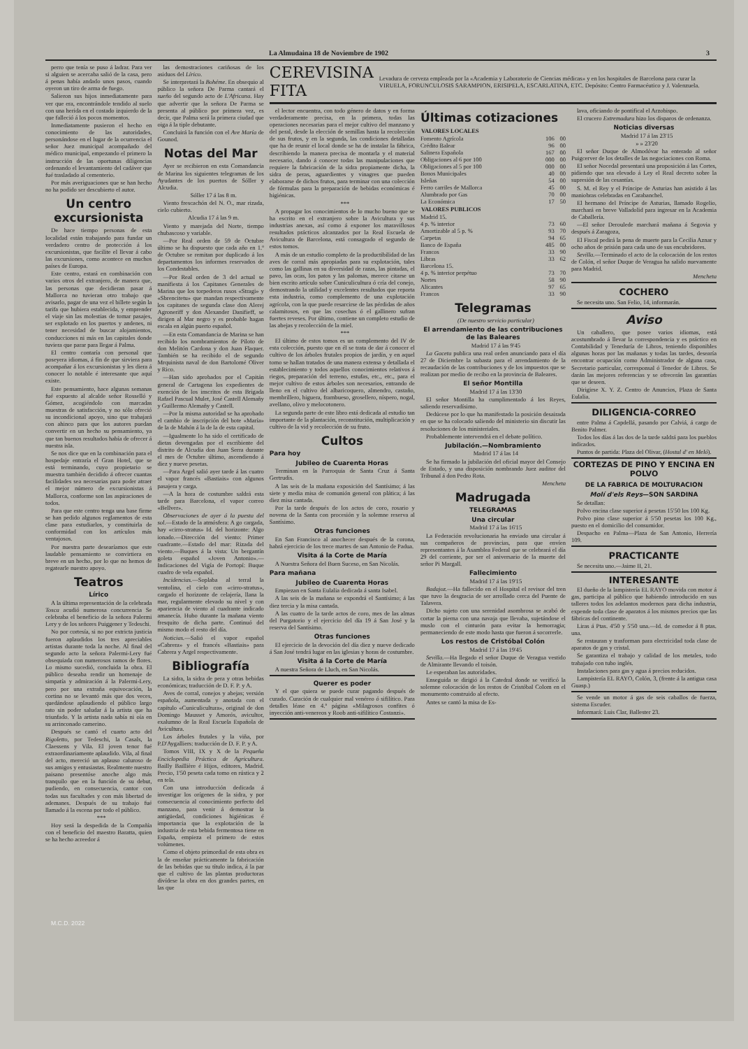La Almudaina 18 de Noviembre de 1902 3
perro que tenía se puso á ladrar. Para ver si alguien se acercaba salió de la casa, pero á penas había andado unos pasos, cuando oyeron un tiro de arma de fuego.
Salieron sus hijos inmediatamente para ver que era, encontrándole tendido al suelo con una herida en el costado izquierdo de la que falleció á los pocos momentos.
Inmediatamente pusieron el hecho en conocimiento de las autoridades, personándose en el lugar de la ocurrencia el señor Juez municipal acompañado del médico municipal, empezando el primero la instrucción de las oportunas diligencias ordenando el levantamiento del cadáver que fué trasladado al cementerio.
Por más averiguaciones que se han hecho no ha podido ser descubierto el autor.
Un centro excursionista
De hace tiempo personas de esta localidad están trabajando para fundar un verdadero centro de protección á los excursionistas, que facilite el llevar á cabo las excursiones, como acontece en muchos países de Europa.
Este centro, estará en combinación con varios otros del extranjero, de manera que, las personas que decidieran pasar á Mallorca no tuvieran otro trabajo que avisarlo, pagar de una vez el billete según la tarifa que hubiera establecida, y emprender el viaje sin las molestias de tomar pasajes, ser explotado en los puertos y andenes, ni tener necesidad de buscar alojamientos, conducciones ni más en las capitales donde tuviera que parar para llegar á Palma.
El centro contaría con personal que poseyera idiomas, á fin de que sirviera para acompañar á los excursionistas y les diera á conocer lo notable é interesante que aquí existe.
Este pensamiento, hace algunas semanas fué expuesto al alcalde señor Rosselló y Gómez, acogiéndolo con marcadas muestras de satisfacción, y no sólo ofreció su incondicional apoyo, sino que trabajará con ahinco para que los autores puedan convertir en un hecho su pensamiento, ya que tan buenos resultados había de ofrecer á nuestra isla.
Se nos dice que en la combinación para el hospedaje entraría el Gran Hotel, que se está terminando, cuyo propietario se muestra también decidido á ofrecer cuantas facilidades sea necesarias para poder atraer el mejor número de excursionistas á Mallorca, conforme son las aspiraciones de todos.
Para que este centro tenga una base firme se han pedido algunos reglamentos de esta clase para estudiarlos, y constituirla de conformidad con los artículos más ventajosos.
Por nuestra parte desearíamos que este laudable pensamiento se convirtiera en breve en un hecho, por lo que no hemos de regatearle nuestro apoyo.
Teatros
Lírico
A la última representación de la celebrada Tosca acudió numerosa concurrencia Se celebraba el beneficio de la señora Palermi Lery y de los señores Puiggener y Tedeschi.
No por cortesía, si no por extricta justicia fueron aplaudidos los tres apreciables artistas durante toda la noche. Al final del segundo acto la señora Palermi-Lery fué obsequiada con numerosos ramos de flores. Lo mismo sucedió, concluida la obra. El público deseaba rendir un homenaje de simpatía y admiración á la Palermi-Lery, pero por una extraña equivocación, la cortina no se levantó más que dos veces, quedándose aplaudiendo el público largo rato sin poder saludar á la artista que ha triunfado. Y la artista nada sabía ni oía en su arrinconado camerino.
Después se cantó el cuarto acto del Rigoletto, por Tedeschi, la Casals, la Claessens y Vila. El joven tenor fué extraordinariamente aplaudido. Vila, al final del acto, mereció un aplauso caluroso de sus amigos y entusiastas. Realmente nuestro paisano presentóse anoche algo más tranquilo que en la función de su debut, pudiendo, en consecuencia, cantor con todas sus facultades y con más libertad de ademanes. Después de su trabajo fué llamado á la escena por todo el público.
***
Hoy será la despedida de la Compañía con el beneficio del maestro Baratta, quien se ha hecho acreedor á
las demostraciones cariñosas de los asiduos del Lírico.
Se interpretará la Bohéme. En obsequio al público la señora De Parma cantará el sueño del segundo acto de L'Africana. Hay que advertir que la señora De Parma se presenta al público por primera vez, es decir, que Palma será la primera ciudad que oiga á la tiple debutante.
Concluirá la función con el Ave María de Gounod.
Notas del Mar
Ayer se recibieron en esta Comandancia de Marina los siguientes telegramas de los Ayudantes de los puertos de Sóller y Alcudia.
Sóller 17 á las 8 m.
Viento frescachón del N. O., mar rizada, cielo cubierto.
Alcudia 17 á las 9 m.
Viento y marejada del Norte, tiempo chubascoso y variable.
—Por Real orden de 59 de Octubre último se ha dispuesto que cada año en 1.º de Octubre se remitan por duplicado á los departamentos los informes reservados de los Condestables.
—Por Real orden de 3 del actual se manifiesta á los Capitanes Generales de Marina que los torpederos rusos «Stragi» y «Sbrencitetu» que mandan respectivamente los capitanes de segunda clase don Alerej Agroneriff y don Alexander Danifieff, se dirigen al Mar negro y es probable hagan escala en algún puerto español.
—En esta Comandancia de Marina se han recibido los nombramientos de Piloto de don Melitón Cardona y don Juan Flaquer. También se ha recibido el de segundo Mrquinista naval de don Bartolomé Oliver y Rico.
—Han sido aprobados por el Capitán general de Cartagena los expedientes de exención de los inscritos de esta Brigada Rafael Pascual Mulet, José Castell Alemañy y Guillermo Alemañy y Castell.
—Por la misma autoridad se ha aprobado el cambio de inscripción del bote «María» de la de Mahón á la de la de esta capital.
—Igualmente lo ha sido el certificado de dietas devengadas por el escribiente del distrito de Alcudia don Juan Serra durante el mes de Octubre último, ascendiendo á diez y nueve pesetas.
—Para Argel salió ayer tarde á las cuatro el vapor francés «Bastiais» con algunos pasajera y carga.
—A la hora de costumbre saldrá esta tarde para Barcelona, el vapor correo «Bellver».
Observaciones de ayer á la puesta del sol.—Estado de la atmósfera: A go cargada, hay «cirro-stratus» Id. del horizonte: Algo ionado.—Dirección del viento: Primer cuadrante.—Estado del mar: Rizada del viento.—Buques á la vista: Un bergantín goleta español «Joven Antonio».—Indicaciones del Vigía de Portopí: Buque cuadro de vela español.
Incidencias.—Soplaba al terral la ventolina, el cielo con «cirro-stratus», cargado el horizonte de celajería, llana la mar, regularmente elevado su nivel y con apariencia de viento al cuadrante indicado amanecía. Hubo durante la mañana viento fresquito de dicha parte. Continuó del mismo modo el resto del día.
Noticias.—Salió el vapor español «Cabrera» y el francés «Bastiais» para Cabrera y Argel respectivamente.
Bibliografía
La sidra, la sidra de pera y otras bebidas económicas; traducción de D. F. P. y A.
Aves de corral, conejos y abejas; versión española, aumentada y anotada con el capítulo «Cuniculicultura», original de don Domingo Mausset y Amorós, avicultor, exalumno de la Real Escuela Española de Avicultura.
Los árboles frutales y la viña, por P.D'Aygalliers: traducción de D. F. P. y A.
Tomos VIII, IX y X de la Pequeña Enciclopedia Práctica de Agricultura. Bailly Baillière é Hijos, editores, Madrid. Precio, 1'50 peseta cada tomo en rústica y 2 en tela.
Con una introducción dedicada á investigar los orígenes de la sidra, y por consecuencia al conocimiento perfecto del manzano, para venir á demostrar la antigüedad, condiciones higiénicas é importancia que la explotación de la industria de esta bebida fermentosa tiene en España, empieza el primero de estos volúmenes.
Como el objeto primordial de esta obra es la de enseñar prácticamente la fabricación de las bebidas que su título indica, á la par que el cultivo de las plantas productoras divídese la obra en dos grandes partes, en las que
CEREVISINA FITA Levadura de cerveza empleada por la «Academia y Laboratorio de Ciencias médicas» y en los hospitales de Barcelona para curar la VIRUELA, FORUNCULOSIS SARAMPION, ERISIPELA, ESCARLATINA, ETC. Depósito: Centro Farmacéutico y J. Valenzuela.
el lector encuentra, con todo género de datos y en forma verdaderamente precisa, en la primera, todas las operaciones necesarias para el mejor cultivo del manzano y del peral, desde la elección de semillas hasta la recolección de sus frutos, y en la segunda, las condiciones detalladas que ha de reunir el local donde se ha de instalar la fábrica, describiendo la manera precisa de montarla y el material necesario, dando á conocer todas las manipulaciones que requiere la fabricación de la sidra propiamente dicha, la sidra de peras, aguardientes y vinagres que pueden elaborarse de dichos frutos, para terminar con una colección de fórmulas para la preparación de bebidas económicas é higiénicas.
***
A propagar los conocimientos de lo mucho bueno que se ha escrito en el extranjero sobre la Avicultura y sus industrias anexas, así como á exponer los maravillosos resultados prácticos alcanzados por la Real Escuela de Avicultura de Barcelona, está consagrado el segundo de estos tomos.
A más de un estudio completo de la productibilidad de las aves de corral más apropiadas para su explotación, tales como las gallinas en su diversidad de razas, las pintadas, el pavo, las ocas, los patos y las palomas, merece citarse un bien escrito artículo sobre Cuniculicultura ó cría del conejo, demostrando la utilidad y excelentes resultados que reporta esta industria, como complemento de una explotación agrícola, con la que puede resarcirse de las pérdidas de años calamitosos, en que las cosechas ó el gallinero sufran fuertes reveses. Por último, contiene un completo estudio de las abejas y recolección de la miel.
***
El último de estos tomos es un complemento del IV de esta colección, puesto que en él se trata de dar á conocer el cultivo de los árboles frutales propios de jardín, y en aquel tomo se hallan tratados de una manera extensa y detallada el establecimiento y todos aquellos conocimientos relativos á riegos, preparación del terreno, estufas, etc., etc., para el mejor cultivo de estos árboles son necesarios, entrando de lleno en el cultivo del albaricoquero, almendro, castaño, membrillero, higuera, frambueso, grosellero, níspero, nogal, avellano, olivo y melocotonero.
La segunda parte de este libro está dedicada al estudio tan importante de la plantación, reconstitución, multiplicación y cultivo de la vid y recolección de su fruto.
Cultos
Para hoy
Jubileo de Cuarenta Horas
Terminan en la Parroquia de Santa Cruz á Santa Gertrudis.
A las seis de la mañana exposición del Santísimo; á las siete y media misa de comunión general con plática; á las diez misa cantada.
Por la tarde después de los actos de coro, rosario y novena de la Santa con procesión y la solemne reserva al Santísimo.
Otras funciones
En San Francisco al anochecer después de la corona, habrá ejercicio de los trece martes de san Antonio de Padua.
Visita á la Corte de María
A Nuestra Señora del Buen Suceso, en San Nicolás.
Para mañana
Jubileo de Cuarenta Horas
Empiezan en Santa Eulalia dedicada á santa Isabel.
A las seis de la mañana se expondrá el Santísimo; á las diez tercia y la misa cantada.
A las cuatro de la tarde actos de coro, mes de las almas del Purgatorio y el ejercicio del día 19 á San José y la reserva del Santísimo.
Otras funciones
El ejercicio de la devoción del día diez y nueve dedicado á San José tendrá lugar en las iglesias y horas de costumbre.
Visita á la Corte de María
A nuestra Señora de Lluch, en San Nicolás.
Querer es poder
Y el que quiera se puede curar pagando después de curado. Curación de cualquier mal venéreo ó sifilítico. Para detalles léase en 4.ª página «Milagrosos confites ó inyección anti-venereos y Roob anti-sifilítico Costanzi».
Últimas cotizaciones
| VALORES LOCALES | | |
| --- | --- | --- |
| Fomento Agrícola | 106 | 00 |
| Crédito Balear | 96 | 00 |
| Salinera Española | 167 | 00 |
| Obligaciones al 6 por 100 | 000 | 00 |
| Obligaciones al 5 por 100 | 000 | 00 |
| Bonos Municipales | 40 | 00 |
| Isleñas | 54 | 00 |
| Ferro carriles de Mallorca | 45 | 00 |
| Alumbrado por Gas | 70 | 00 |
| La Económica | 17 | 50 |
| VALORES PUBLICOS | | |
| Madrid 15. | | |
| 4 p. % interior | 73 | 60 |
| Amortizable al 5 p. % | 93 | 70 |
| Carpetas | 94 | 65 |
| Banco de España | 485 | 00 |
| Francos | 33 | 90 |
| Libras | 33 | 62 |
| Barcelona 15. | | |
| 4 p. % interior perpétuo | 73 | 70 |
| Nortes | 58 | 90 |
| Alicantes | 97 | 65 |
| Francos | 33 | 90 |
Telegramas
(De nuestro servicio particular)
El arrendamiento de las contribuciones de las Baleares
Madrid 17 á las 9'45
La Gaceta publica una real orden anunciando para el día 27 de Diciembre la subasta para el arrendamiento de la recaudación de las contribuciones y de los impuestos que se realizan por medio de recibo en la provincia de Baleares.
El señor Montilla
Madrid 17 á las 13'30
El señor Montilla ha cumplimentado á los Reyes, saliendo reservadísimo.
Dedúcese por lo que ha manifestado la posición desairada en que se ha colocado saliendo del ministerio sin discutir las resoluciones de los ministeriales.
Probablemente intervendrá en el debate político.
Jubilación.—Nombramiento
Madrid 17 á las 14
Se ha firmado la jubilación del oficial mayor del Consejo de Estado, y una disposición nombrando Juez auditor del Tribunal á don Pedro Rota.
Mencheta
Madrugada
TELEGRAMAS
Una circular
Madrid 17 á las 16'15
La Federación revolucionaria ha enviado una circular á sus compañeros de provincias, para que envíen representantes á la Asamblea Federal que se celebrará el día 29 del corriente, por ser el aniversario de la muerte del señor Pi Margall.
Fallecimiento
Madrid 17 á las 19'15
Badajoz.—Ha fallecido en el Hospital el revisor del tren que tuvo la desgracia de ser arrollado cerca del Puente de Talavera.
Dicho sujeto con una serenidad asombrosa se acabó de cortar la pierna con una navaja que llevaba, sujetándose el muslo con el cinturón para evitar la hemorragia; permaneciendo de este modo hasta que fueron á socorrerle.
Los restos de Cristóbal Colón
Madrid 17 á las 19'45
Sevilla.—Ha llegado el señor Duque de Veragua vestido de Almirante llevando el toisón.
Le esperaban las autoridades.
Enseguida se dirigió á la Catedral donde se verificó la solemne colocación de los restos de Cristóbal Colom en el monumento construido al efecto.
Antes se cantó la misa de Es-
lava, oficiando de pontifical el Arzobispo.
El crucero Extremadura hizo los disparos de ordenanza.
Noticias diversas
Madrid 17 á las 23'15
» » 23'20
El señor Duque de Almodóvar ha enterado al señor Puigcerver de los detalles de las negociaciones con Roma.
El señor Nocedal presentará una proposición á las Cortes, pidiendo que sea elevado á Ley el Real decreto sobre la supresión de las cesantías.
S. M. el Rey y el Príncipe de Asturias han asistido á las maniobras celebradas en Carabanchel.
El hermano del Príncipe de Asturias, llamado Rogelio, marchará en breve Valladolid para ingresar en la Academia de Caballería.
—El señor Deroulede marchará mañana á Segovia y después á Zaragoza,
El Fiscal pedirá la pena de muerte para la Cecilia Aznar y ocho años de prisión para cada uno de sus encubridores.
Sevilla.—Terminado el acto de la colocación de los restos de Colón, el señor Duque de Veragua ha salido nuevamente para Madrid.
Mencheta
COCHERO
Se necesita uno. San Felio, 14, informarán.
Aviso
Un caballero, que posee varios idiomas, está acostumbrado á llevar la correspondencia y es práctico en Contabilidad y Teneduría de Libros, teniendo disponibles algunas horas por las mañanas y todas las tardes, desearía encontrar ocupación como Administrador de alguna casa, Secretario particular, corresponsal ó Tenedor de Libros. Se darán las mejores referencias y se ofrecerán las garantías que se deseen.
Dirigirse X. Y. Z. Centro de Anuncios, Plaza de Santa Eulalia.
DILIGENCIA-CORREO
entre Palma á Capdellá, pasando por Calviá, á cargo de Benito Palmer.
Todos los días á las dos de la tarde saldrá para los pueblos indicados.
Puntos de partida: Plaza del Olivar, (Hostal d' en Meló).
CORTEZAS DE PINO Y ENCINA EN POLVO
DE LA FABRICA DE MOLTURACION
Molí d'els Reys—SON SARDINA
Se detallan:
Polvo encina clase superior á pesetas 15'50 los 100 Kg.
Polvo pino clase superior á 5'50 pesetas los 100 Kg., puesto en el domicilio del consumidor.
Despacho en Palma—Plaza de San Antonio, Herrería 109.
PRACTICANTE
Se necesita uno.—Jaime II, 21.
INTERESANTE
El dueño de la lampistería EL RAYO movida con motor á gas, participa al público que habiendo introducido en sus talleres todos los adelantos modernos para dicha industria, expende toda clase de aparatos á los mismos precios que las fábricas del continente.
Liras á Ptas. 4'50 y 5'50 una.—Id. de comedor á 8 ptas. una.
Se restauran y trasforman para electricidad toda clase de aparatos de gas y cristal.
Se garantiza el trabajo y calidad de los metales, todo trabajado con tubo inglés.
Instalaciones para gas y agua á precios reducidos.
Lampistería EL RAYO, Colón, 3, (frente á la antigua casa Guasp.)
Se vende un motor á gas de seis caballos de fuerza, sistema Escuder.
Informará: Luis Clar, Ballester 23.
M.C.D. 2022